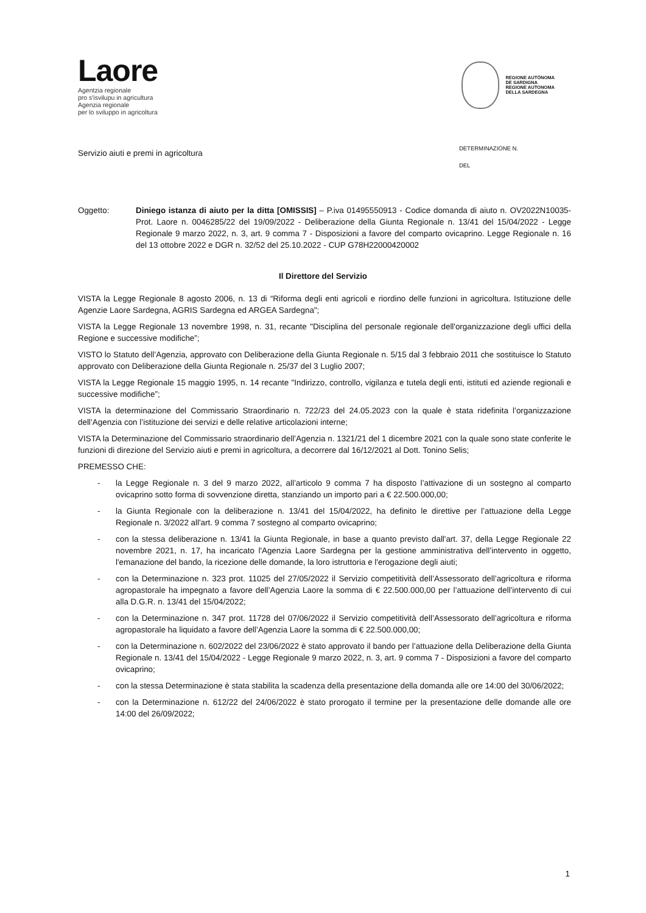Laore
Agentzia regionale
pro s'isvilupu in agricultura
Agenzia regionale
per lo sviluppo in agricoltura
REGIONE AUTÒNOMA
DE SARDIGNA
REGIONE AUTONOMA
DELLA SARDEGNA
Servizio aiuti e premi in agricoltura
DETERMINAZIONE N.
DEL
Oggetto: Diniego istanza di aiuto per la ditta [OMISSIS] – P.iva 01495550913 - Codice domanda di aiuto n. OV2022N10035- Prot. Laore n. 0046285/22 del 19/09/2022 - Deliberazione della Giunta Regionale n. 13/41 del 15/04/2022 - Legge Regionale 9 marzo 2022, n. 3, art. 9 comma 7 - Disposizioni a favore del comparto ovicaprino. Legge Regionale n. 16 del 13 ottobre 2022 e DGR n. 32/52 del 25.10.2022 - CUP G78H22000420002
Il Direttore del Servizio
VISTA la Legge Regionale 8 agosto 2006, n. 13 di “Riforma degli enti agricoli e riordino delle funzioni in agricoltura. Istituzione delle Agenzie Laore Sardegna, AGRIS Sardegna ed ARGEA Sardegna";
VISTA la Legge Regionale 13 novembre 1998, n. 31, recante "Disciplina del personale regionale dell'organizzazione degli uffici della Regione e successive modifiche”;
VISTO lo Statuto dell’Agenzia, approvato con Deliberazione della Giunta Regionale n. 5/15 dal 3 febbraio 2011 che sostituisce lo Statuto approvato con Deliberazione della Giunta Regionale n. 25/37 del 3 Luglio 2007;
VISTA la Legge Regionale 15 maggio 1995, n. 14 recante "Indirizzo, controllo, vigilanza e tutela degli enti, istituti ed aziende regionali e successive modifiche”;
VISTA la determinazione del Commissario Straordinario n. 722/23 del 24.05.2023 con la quale è stata ridefinita l’organizzazione dell’Agenzia con l’istituzione dei servizi e delle relative articolazioni interne;
VISTA la Determinazione del Commissario straordinario dell’Agenzia n. 1321/21 del 1 dicembre 2021 con la quale sono state conferite le funzioni di direzione del Servizio aiuti e premi in agricoltura, a decorrere dal 16/12/2021 al Dott. Tonino Selis;
PREMESSO CHE:
- la Legge Regionale n. 3 del 9 marzo 2022, all’articolo 9 comma 7 ha disposto l’attivazione di un sostegno al comparto ovicaprino sotto forma di sovvenzione diretta, stanziando un importo pari a € 22.500.000,00;
- la Giunta Regionale con la deliberazione n. 13/41 del 15/04/2022, ha definito le direttive per l’attuazione della Legge Regionale n. 3/2022 all'art. 9 comma 7 sostegno al comparto ovicaprino;
- con la stessa deliberazione n. 13/41 la Giunta Regionale, in base a quanto previsto dall'art. 37, della Legge Regionale 22 novembre 2021, n. 17, ha incaricato l'Agenzia Laore Sardegna per la gestione amministrativa dell’intervento in oggetto, l'emanazione del bando, la ricezione delle domande, la loro istruttoria e l'erogazione degli aiuti;
- con la Determinazione n. 323 prot. 11025 del 27/05/2022 il Servizio competitività dell’Assessorato dell’agricoltura e riforma agropastorale ha impegnato a favore dell’Agenzia Laore la somma di € 22.500.000,00 per l’attuazione dell’intervento di cui alla D.G.R. n. 13/41 del 15/04/2022;
- con la Determinazione n. 347 prot. 11728 del 07/06/2022 il Servizio competitività dell’Assessorato dell’agricoltura e riforma agropastorale ha liquidato a favore dell’Agenzia Laore la somma di € 22.500.000,00;
- con la Determinazione n. 602/2022 del 23/06/2022 è stato approvato il bando per l’attuazione della Deliberazione della Giunta Regionale n. 13/41 del 15/04/2022 - Legge Regionale 9 marzo 2022, n. 3, art. 9 comma 7 - Disposizioni a favore del comparto ovicaprino;
- con la stessa Determinazione è stata stabilita la scadenza della presentazione della domanda alle ore 14:00 del 30/06/2022;
- con la Determinazione n. 612/22 del 24/06/2022 è stato prorogato il termine per la presentazione delle domande alle ore 14:00 del 26/09/2022;
1